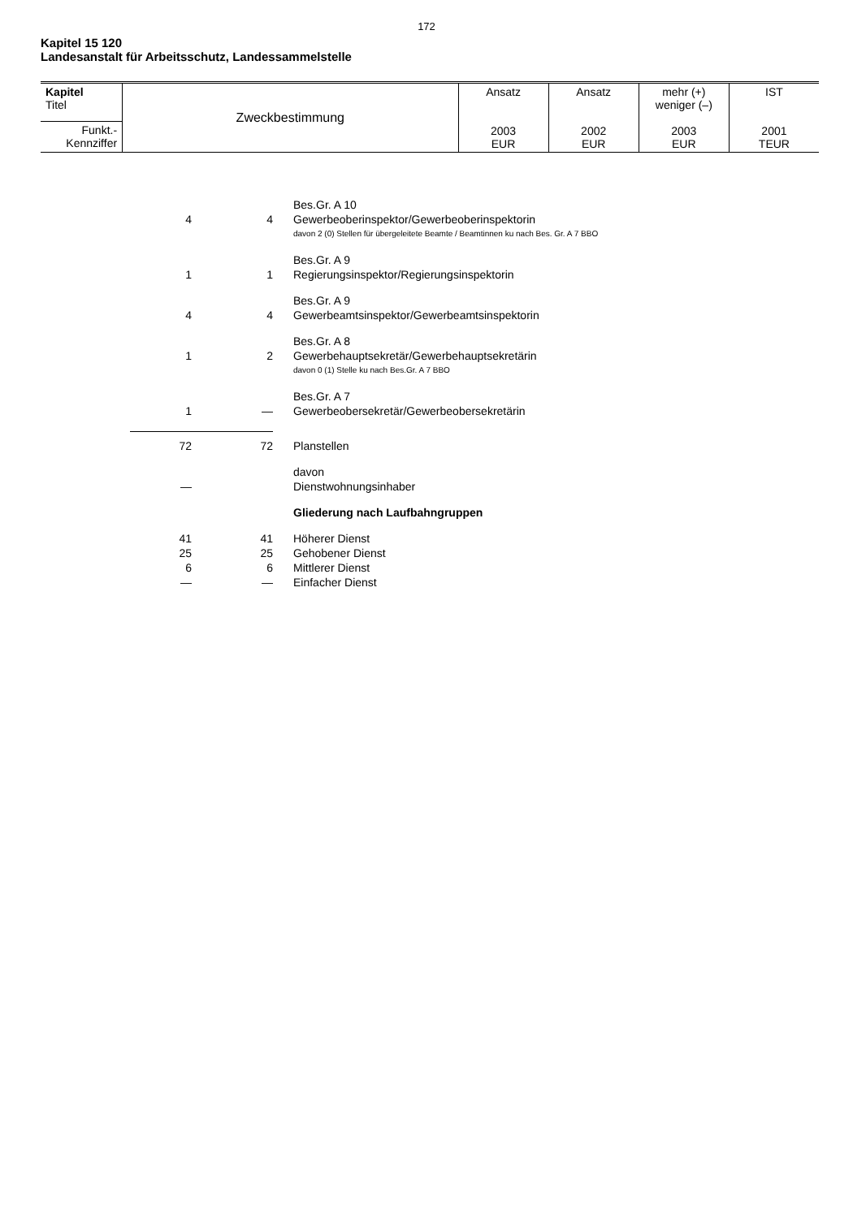172
Kapitel 15 120
Landesanstalt für Arbeitsschutz, Landessammelstelle
| Kapitel Titel | Zweckbestimmung | Ansatz 2003 EUR | Ansatz 2002 EUR | mehr (+) weniger (–) 2003 EUR | IST 2001 TEUR |
| Funkt.- Kennziffer | | | | | |
| | | Bes.Gr. A 10 |
| 4 | 4 | Gewerbeoberinspektor/Gewerbeoberinspektorin |
| | | davon 2 (0) Stellen für übergeleitete Beamte / Beamtinnen ku nach Bes. Gr. A 7 BBO |
| | | Bes.Gr. A 9 |
| 1 | 1 | Regierungsinspektor/Regierungsinspektorin |
| | | Bes.Gr. A 9 |
| 4 | 4 | Gewerbeamtsinspektor/Gewerbeamtsinspektorin |
| | | Bes.Gr. A 8 |
| 1 | 2 | Gewerbehauptsekretär/Gewerbehauptsekretärin |
| | | davon 0 (1) Stelle ku nach Bes.Gr. A 7 BBO |
| | | Bes.Gr. A 7 |
| 1 | — | Gewerbeobersekretär/Gewerbeobersekretärin |
| 72 | 72 | Planstellen |
| | | davon |
| — | | Dienstwohnungsinhaber |
| | | Gliederung nach Laufbahngruppen |
| 41 | 41 | Höherer Dienst |
| 25 | 25 | Gehobener Dienst |
| 6 | 6 | Mittlerer Dienst |
| — | — | Einfacher Dienst |